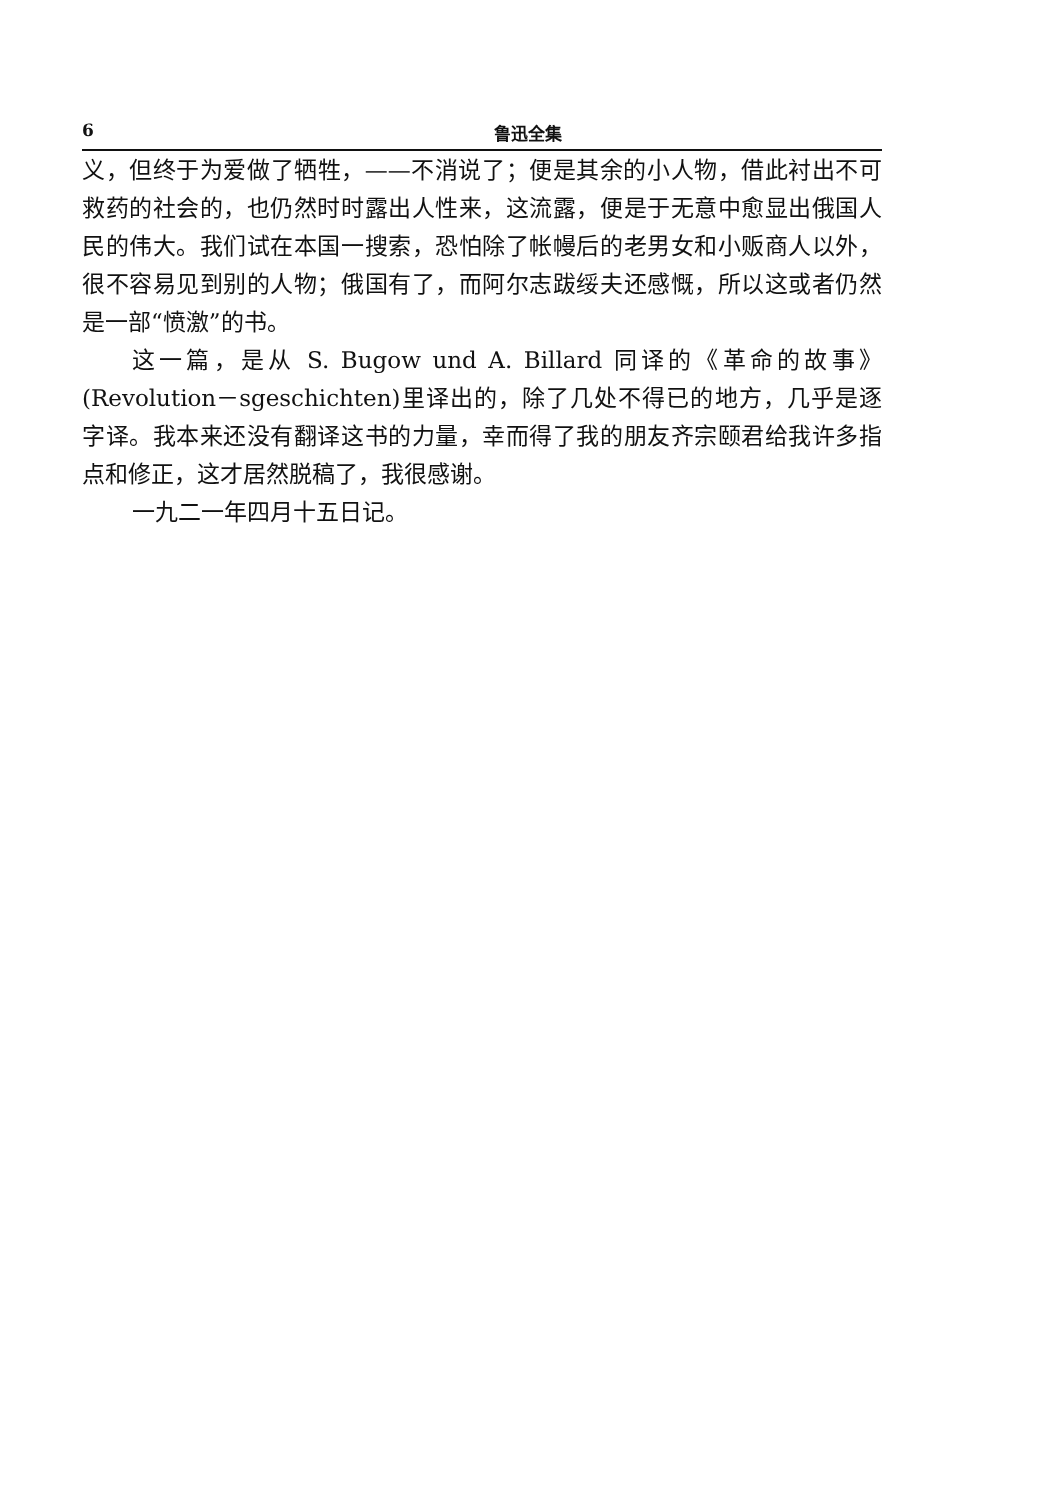6 鲁迅全集
义，但终于为爱做了牺牲，——不消说了；便是其余的小人物，借此衬出不可救药的社会的，也仍然时时露出人性来，这流露，便是于无意中愈显出俄国人民的伟大。我们试在本国一搜索，恐怕除了帐幔后的老男女和小贩商人以外，很不容易见到别的人物；俄国有了，而阿尔志跋绥夫还感慨，所以这或者仍然是一部“愤激”的书。
这一篇，是从 S. Bugow und A. Billard 同译的《革命的故事》(Revolution－sgeschichten)里译出的，除了几处不得已的地方，几乎是逐字译。我本来还没有翻译这书的力量，幸而得了我的朋友齐宗颐君给我许多指点和修正，这才居然脱稿了，我很感谢。
一九二一年四月十五日记。